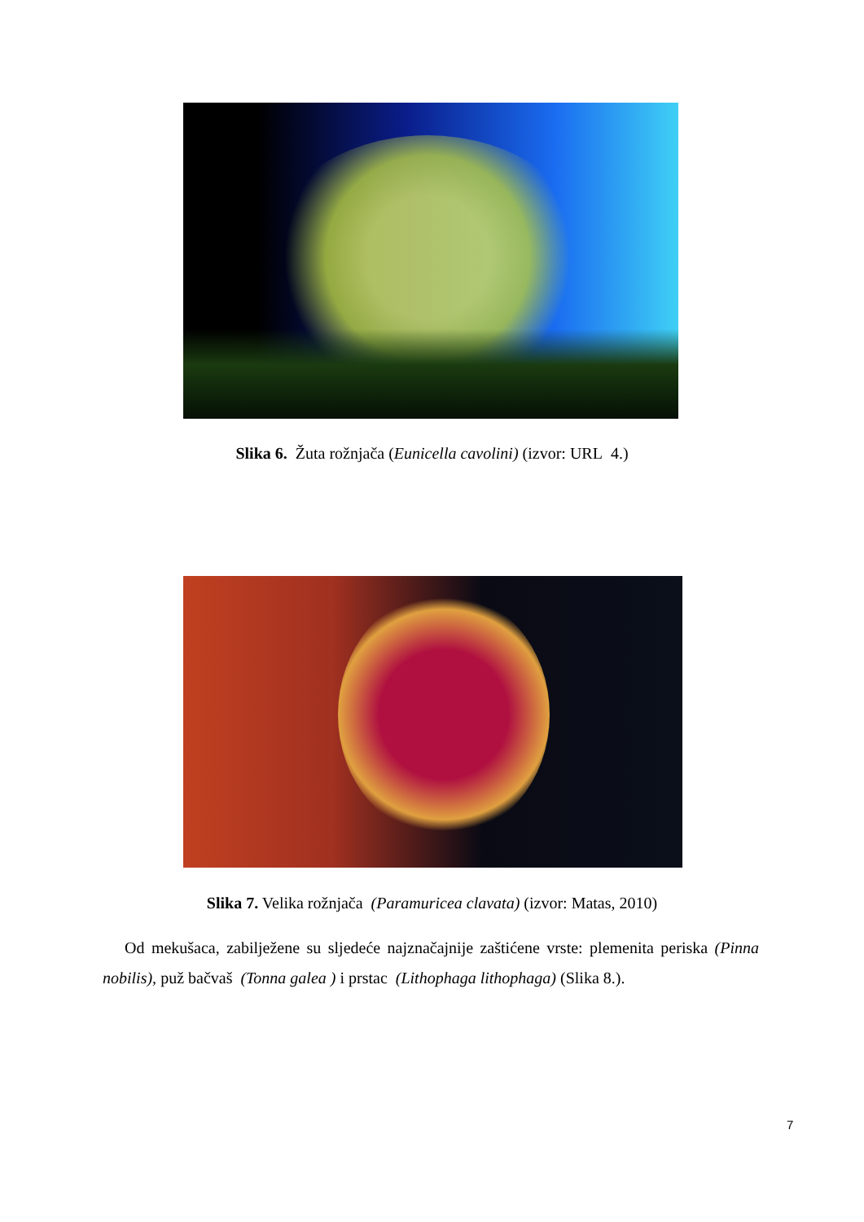Slika 6. Žuta rožnjača (Eunicella cavolini) (izvor: URL 4.)
Slika 7. Velika rožnjača (Paramuricea clavata) (izvor: Matas, 2010)
Od mekušaca, zabilježene su sljedeće najznačajnije zaštićene vrste: plemenita periska (Pinna nobilis), puž bačvaš (Tonna galea ) i prstac (Lithophaga lithophaga) (Slika 8.).
7